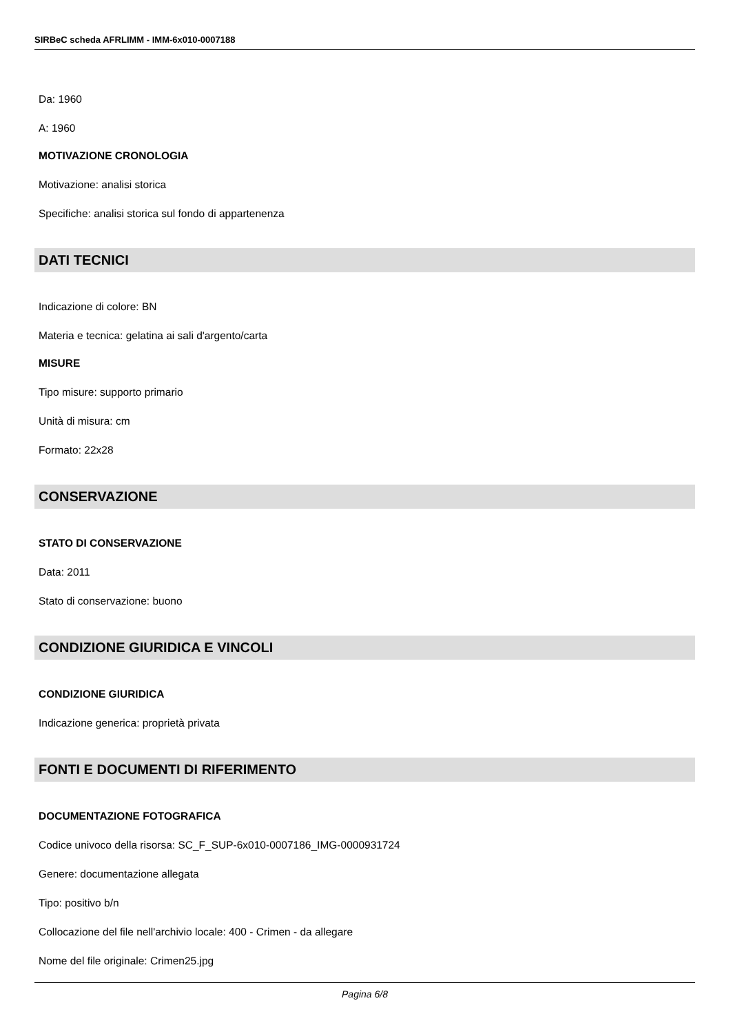SIRBeC scheda AFRLIMM - IMM-6x010-0007188
Da: 1960
A: 1960
MOTIVAZIONE CRONOLOGIA
Motivazione: analisi storica
Specifiche: analisi storica sul fondo di appartenenza
DATI TECNICI
Indicazione di colore: BN
Materia e tecnica: gelatina ai sali d'argento/carta
MISURE
Tipo misure: supporto primario
Unità di misura: cm
Formato: 22x28
CONSERVAZIONE
STATO DI CONSERVAZIONE
Data: 2011
Stato di conservazione: buono
CONDIZIONE GIURIDICA E VINCOLI
CONDIZIONE GIURIDICA
Indicazione generica: proprietà privata
FONTI E DOCUMENTI DI RIFERIMENTO
DOCUMENTAZIONE FOTOGRAFICA
Codice univoco della risorsa: SC_F_SUP-6x010-0007186_IMG-0000931724
Genere: documentazione allegata
Tipo: positivo b/n
Collocazione del file nell'archivio locale: 400 - Crimen - da allegare
Nome del file originale: Crimen25.jpg
Pagina 6/8